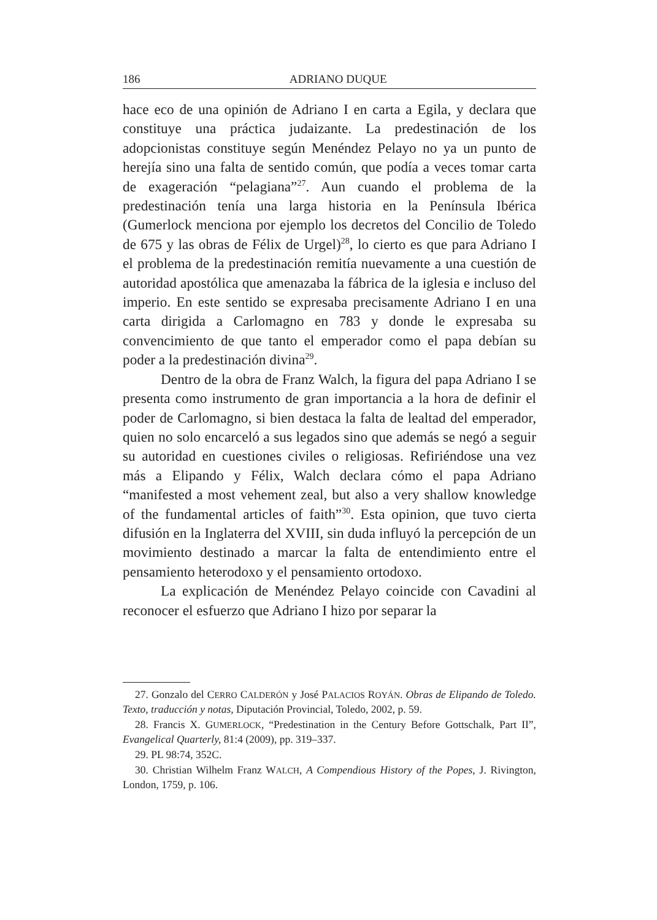186 ADRIANO DUQUE
hace eco de una opinión de Adriano I en carta a Egila, y declara que constituye una práctica judaizante. La predestinación de los adopcionistas constituye según Menéndez Pelayo no ya un punto de herejía sino una falta de sentido común, que podía a veces tomar carta de exageración “pelagiana”<sup>27</sup>. Aun cuando el problema de la predestinación tenía una larga historia en la Península Ibérica (Gumerlock menciona por ejemplo los decretos del Concilio de Toledo de 675 y las obras de Félix de Urgel)<sup>28</sup>, lo cierto es que para Adriano I el problema de la predestinación remitía nuevamente a una cuestión de autoridad apostólica que amenazaba la fábrica de la iglesia e incluso del imperio. En este sentido se expresaba precisamente Adriano I en una carta dirigida a Carlomagno en 783 y donde le expresaba su convencimiento de que tanto el emperador como el papa debían su poder a la predestinación divina<sup>29</sup>.
Dentro de la obra de Franz Walch, la figura del papa Adriano I se presenta como instrumento de gran importancia a la hora de definir el poder de Carlomagno, si bien destaca la falta de lealtad del emperador, quien no solo encarceló a sus legados sino que además se negó a seguir su autoridad en cuestiones civiles o religiosas. Refiriéndose una vez más a Elipando y Félix, Walch declara cómo el papa Adriano “manifested a most vehement zeal, but also a very shallow knowledge of the fundamental articles of faith”<sup>30</sup>. Esta opinion, que tuvo cierta difusión en la Inglaterra del XVIII, sin duda influyó la percepción de un movimiento destinado a marcar la falta de entendimiento entre el pensamiento heterodoxo y el pensamiento ortodoxo.
La explicación de Menéndez Pelayo coincide con Cavadini al reconocer el esfuerzo que Adriano I hizo por separar la
27. Gonzalo del CERRO CALDERÓN y José PALACIOS ROYÁN. Obras de Elipando de Toledo. Texto, traducción y notas, Diputación Provincial, Toledo, 2002, p. 59.
28. Francis X. GUMERLOCK, “Predestination in the Century Before Gottschalk, Part II”, Evangelical Quarterly, 81:4 (2009), pp. 319–337.
29. PL 98:74, 352C.
30. Christian Wilhelm Franz WALCH, A Compendious History of the Popes, J. Rivington, London, 1759, p. 106.